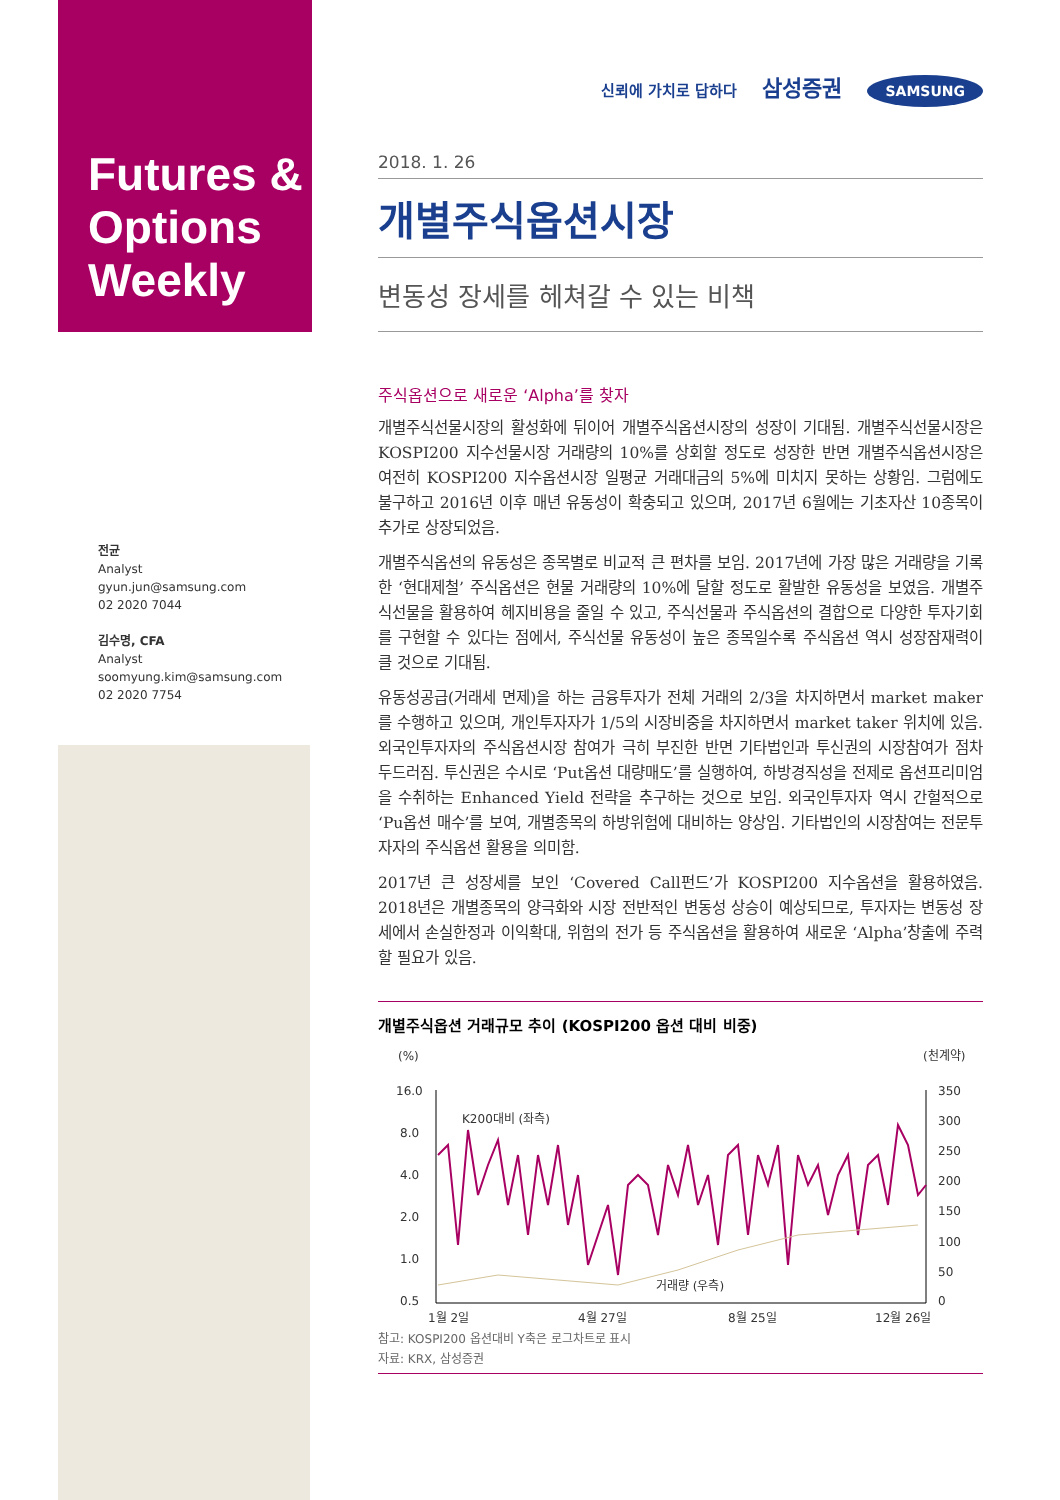Futures &
Options
Weekly
전균
Analyst
gyun.jun@samsung.com
02 2020 7044
김수명, CFA
Analyst
soomyung.kim@samsung.com
02 2020 7754
신뢰에 가치로 답하다 삼성증권 SAMSUNG
2018. 1. 26
개별주식옵션시장
변동성 장세를 헤쳐갈 수 있는 비책
주식옵션으로 새로운 ‘Alpha’를 찾자
개별주식선물시장의 활성화에 뒤이어 개별주식옵션시장의 성장이 기대됨. 개별주식선물시장은 KOSPI200 지수선물시장 거래량의 10%를 상회할 정도로 성장한 반면 개별주식옵션시장은 여전히 KOSPI200 지수옵션시장 일평균 거래대금의 5%에 미치지 못하는 상황임. 그럼에도 불구하고 2016년 이후 매년 유동성이 확충되고 있으며, 2017년 6월에는 기초자산 10종목이 추가로 상장되었음.
개별주식옵션의 유동성은 종목별로 비교적 큰 편차를 보임. 2017년에 가장 많은 거래량을 기록한 ‘현대제철’ 주식옵션은 현물 거래량의 10%에 달할 정도로 활발한 유동성을 보였음. 개별주식선물을 활용하여 헤지비용을 줄일 수 있고, 주식선물과 주식옵션의 결합으로 다양한 투자기회를 구현할 수 있다는 점에서, 주식선물 유동성이 높은 종목일수록 주식옵션 역시 성장잠재력이 클 것으로 기대됨.
유동성공급(거래세 면제)을 하는 금융투자가 전체 거래의 2/3을 차지하면서 market maker를 수행하고 있으며, 개인투자자가 1/5의 시장비중을 차지하면서 market taker 위치에 있음. 외국인투자자의 주식옵션시장 참여가 극히 부진한 반면 기타법인과 투신권의 시장참여가 점차 두드러짐. 투신권은 수시로 ‘Put옵션 대량매도’를 실행하여, 하방경직성을 전제로 옵션프리미엄을 수취하는 Enhanced Yield 전략을 추구하는 것으로 보임. 외국인투자자 역시 간헐적으로 ‘Pu옵션 매수’를 보여, 개별종목의 하방위험에 대비하는 양상임. 기타법인의 시장참여는 전문투자자의 주식옵션 활용을 의미함.
2017년 큰 성장세를 보인 ‘Covered Call펀드’가 KOSPI200 지수옵션을 활용하였음. 2018년은 개별종목의 양극화와 시장 전반적인 변동성 상승이 예상되므로, 투자자는 변동성 장세에서 손실한정과 이익확대, 위험의 전가 등 주식옵션을 활용하여 새로운 ‘Alpha’창출에 주력할 필요가 있음.
개별주식옵션 거래규모 추이 (KOSPI200 옵션 대비 비중)
(%)
(천계약)
16.0
8.0
4.0
2.0
1.0
0.5
350
300
250
200
150
100
50
0
K200대비 (좌측)
거래량 (우측)
1월 2일
4월 27일
8월 25일
12월 26일
참고: KOSPI200 옵션대비 Y축은 로그차트로 표시
자료: KRX, 삼성증권